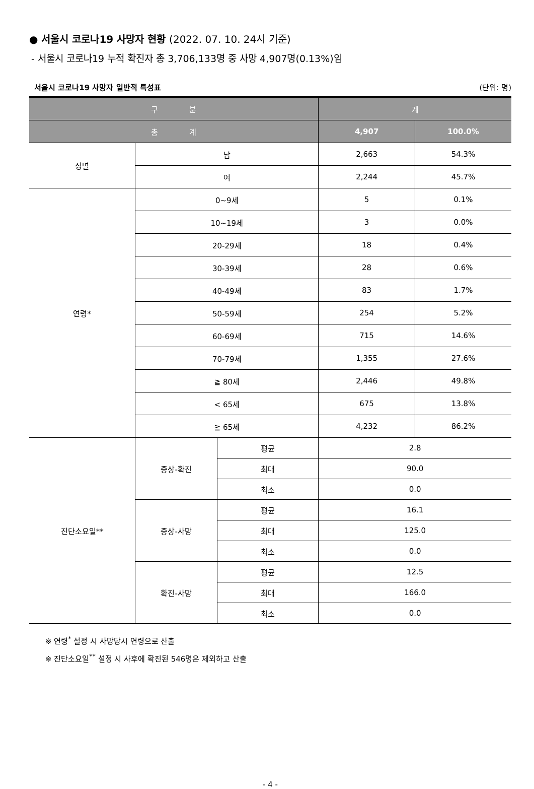● 서울시 코로나19 사망자 현황 (2022. 07. 10. 24시 기준)
- 서울시 코로나19 누적 확진자 총 3,706,133명 중 사망 4,907명(0.13%)임
서울시 코로나19 사망자 일반적 특성표 (단위: 명)
| 구 분 | | | 계 | |
| --- | --- | --- | --- | --- |
| 총 계 | | | 4,907 | 100.0% |
| 성별 | 남 | | 2,663 | 54.3% |
| | 여 | | 2,244 | 45.7% |
| 연령* | 0~9세 | | 5 | 0.1% |
| | 10~19세 | | 3 | 0.0% |
| | 20-29세 | | 18 | 0.4% |
| | 30-39세 | | 28 | 0.6% |
| | 40-49세 | | 83 | 1.7% |
| | 50-59세 | | 254 | 5.2% |
| | 60-69세 | | 715 | 14.6% |
| | 70-79세 | | 1,355 | 27.6% |
| | ≧ 80세 | | 2,446 | 49.8% |
| | < 65세 | | 675 | 13.8% |
| | ≧ 65세 | | 4,232 | 86.2% |
| 진단소요일** | 증상-확진 | 평균 | 2.8 | |
| | | 최대 | 90.0 | |
| | | 최소 | 0.0 | |
| | 증상-사망 | 평균 | 16.1 | |
| | | 최대 | 125.0 | |
| | | 최소 | 0.0 | |
| | 확진-사망 | 평균 | 12.5 | |
| | | 최대 | 166.0 | |
| | | 최소 | 0.0 | |
※ 연령<sup>*</sup> 설정 시 사망당시 연령으로 산출
※ 진단소요일<sup>**</sup> 설정 시 사후에 확진된 546명은 제외하고 산출
- 4 -